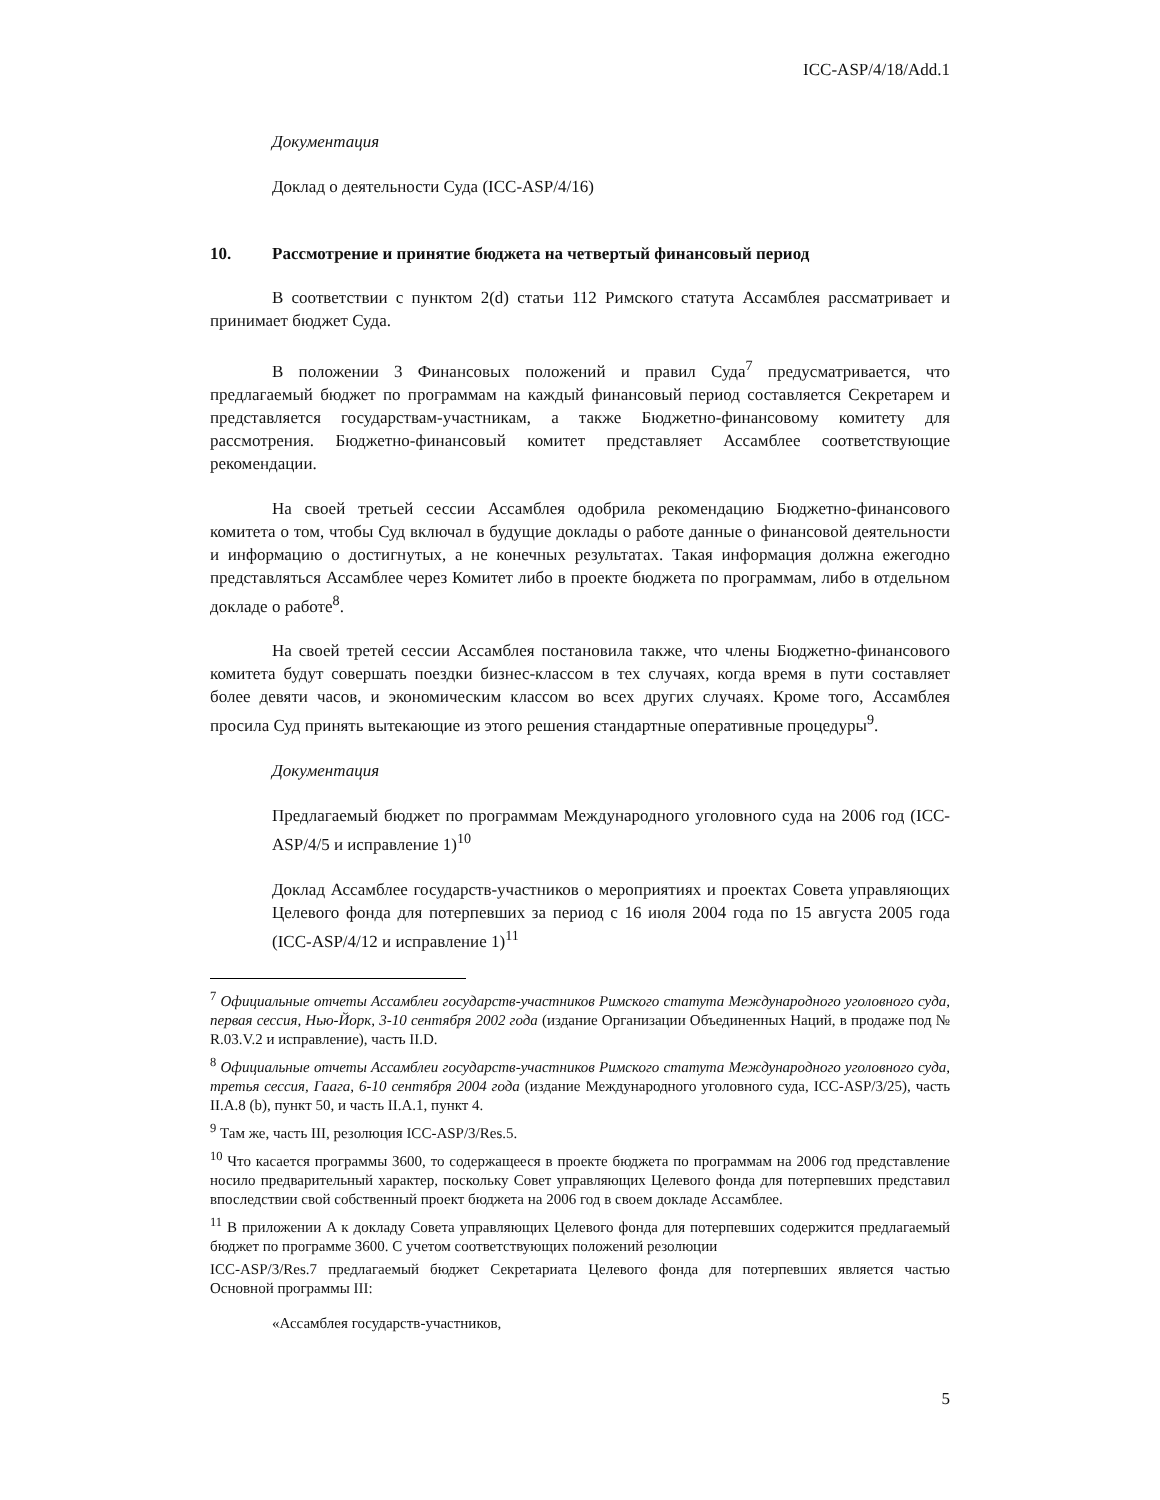ICC-ASP/4/18/Add.1
Документация
Доклад о деятельности Суда (ICC-ASP/4/16)
10. Рассмотрение и принятие бюджета на четвертый финансовый период
В соответствии с пунктом 2(d) статьи 112 Римского статута Ассамблея рассматривает и принимает бюджет Суда.
В положении 3 Финансовых положений и правил Суда<sup>7</sup> предусматривается, что предлагаемый бюджет по программам на каждый финансовый период составляется Секретарем и представляется государствам-участникам, а также Бюджетно-финансовому комитету для рассмотрения. Бюджетно-финансовый комитет представляет Ассамблее соответствующие рекомендации.
На своей третьей сессии Ассамблея одобрила рекомендацию Бюджетно-финансового комитета о том, чтобы Суд включал в будущие доклады о работе данные о финансовой деятельности и информацию о достигнутых, а не конечных результатах. Такая информация должна ежегодно представляться Ассамблее через Комитет либо в проекте бюджета по программам, либо в отдельном докладе о работе<sup>8</sup>.
На своей третей сессии Ассамблея постановила также, что члены Бюджетно-финансового комитета будут совершать поездки бизнес-классом в тех случаях, когда время в пути составляет более девяти часов, и экономическим классом во всех других случаях. Кроме того, Ассамблея просила Суд принять вытекающие из этого решения стандартные оперативные процедуры<sup>9</sup>.
Документация
Предлагаемый бюджет по программам Международного уголовного суда на 2006 год (ICC-ASP/4/5 и исправление 1)<sup>10</sup>
Доклад Ассамблее государств-участников о мероприятиях и проектах Совета управляющих Целевого фонда для потерпевших за период с 16 июля 2004 года по 15 августа 2005 года (ICC-ASP/4/12 и исправление 1)<sup>11</sup>
<sup>7</sup> Официальные отчеты Ассамблеи государств-участников Римского статута Международного уголовного суда, первая сессия, Нью-Йорк, 3-10 сентября 2002 года (издание Организации Объединенных Наций, в продаже под № R.03.V.2 и исправление), часть II.D.
<sup>8</sup> Официальные отчеты Ассамблеи государств-участников Римского статута Международного уголовного суда, третья сессия, Гаага, 6-10 сентября 2004 года (издание Международного уголовного суда, ICC-ASP/3/25), часть II.A.8 (b), пункт 50, и часть II.A.1, пункт 4.
<sup>9</sup> Там же, часть III, резолюция ICC-ASP/3/Res.5.
<sup>10</sup> Что касается программы 3600, то содержащееся в проекте бюджета по программам на 2006 год представление носило предварительный характер, поскольку Совет управляющих Целевого фонда для потерпевших представил впоследствии свой собственный проект бюджета на 2006 год в своем докладе Ассамблее.
<sup>11</sup> В приложении A к докладу Совета управляющих Целевого фонда для потерпевших содержится предлагаемый бюджет по программе 3600. С учетом соответствующих положений резолюции
ICC-ASP/3/Res.7 предлагаемый бюджет Секретариата Целевого фонда для потерпевших является частью Основной программы III:
«Ассамблея государств-участников,
5